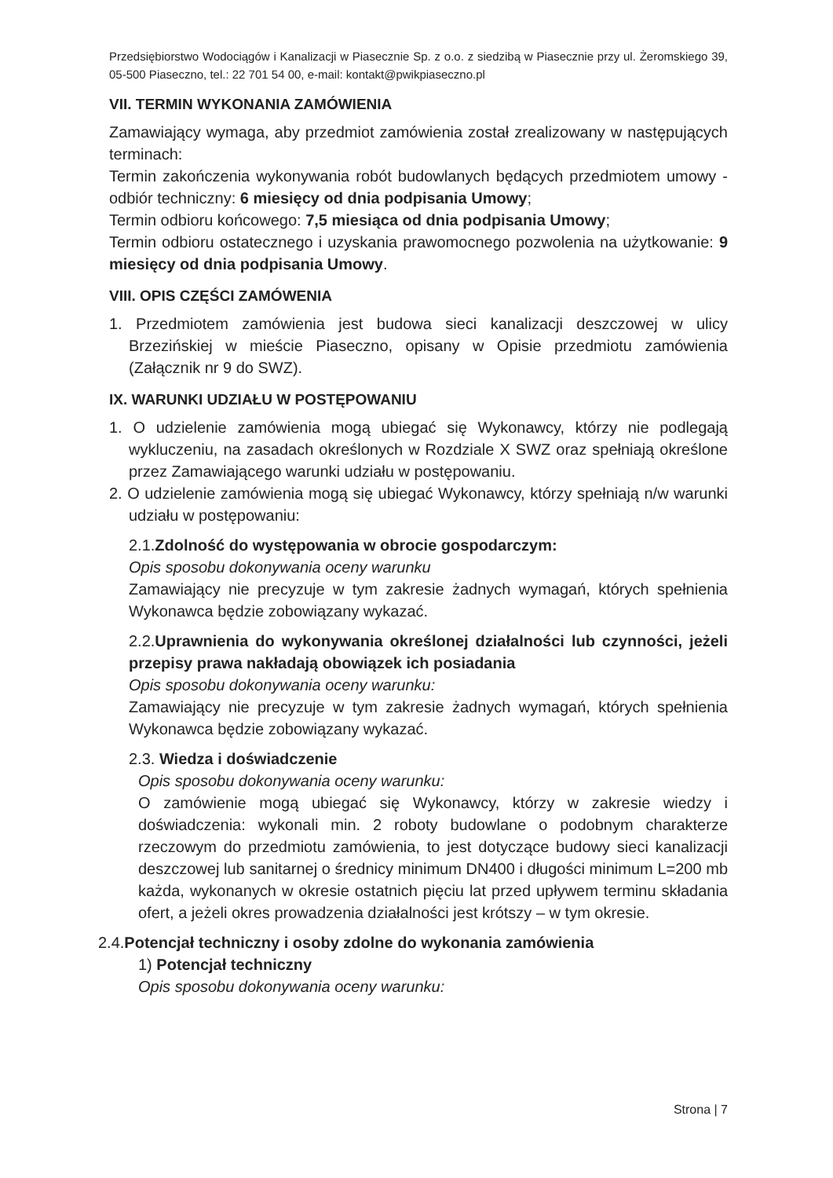Przedsiębiorstwo Wodociągów i Kanalizacji w Piasecznie Sp. z o.o. z siedzibą w Piasecznie przy ul. Żeromskiego 39, 05-500 Piaseczno, tel.: 22 701 54 00, e-mail: kontakt@pwikpiaseczno.pl
VII. TERMIN WYKONANIA ZAMÓWIENIA
Zamawiający wymaga, aby przedmiot zamówienia został zrealizowany w następujących terminach:
Termin zakończenia wykonywania robót budowlanych będących przedmiotem umowy - odbiór techniczny: 6 miesięcy od dnia podpisania Umowy;
Termin odbioru końcowego: 7,5 miesiąca od dnia podpisania Umowy;
Termin odbioru ostatecznego i uzyskania prawomocnego pozwolenia na użytkowanie: 9 miesięcy od dnia podpisania Umowy.
VIII. OPIS CZĘŚCI ZAMÓWENIA
1. Przedmiotem zamówienia jest budowa sieci kanalizacji deszczowej w ulicy Brzezińskiej w mieście Piaseczno, opisany w Opisie przedmiotu zamówienia (Załącznik nr 9 do SWZ).
IX. WARUNKI UDZIAŁU W POSTĘPOWANIU
1. O udzielenie zamówienia mogą ubiegać się Wykonawcy, którzy nie podlegają wykluczeniu, na zasadach określonych w Rozdziale X SWZ oraz spełniają określone przez Zamawiającego warunki udziału w postępowaniu.
2. O udzielenie zamówienia mogą się ubiegać Wykonawcy, którzy spełniają n/w warunki udziału w postępowaniu:
2.1.Zdolność do występowania w obrocie gospodarczym:
Opis sposobu dokonywania oceny warunku
Zamawiający nie precyzuje w tym zakresie żadnych wymagań, których spełnienia Wykonawca będzie zobowiązany wykazać.
2.2.Uprawnienia do wykonywania określonej działalności lub czynności, jeżeli przepisy prawa nakładają obowiązek ich posiadania
Opis sposobu dokonywania oceny warunku:
Zamawiający nie precyzuje w tym zakresie żadnych wymagań, których spełnienia Wykonawca będzie zobowiązany wykazać.
2.3. Wiedza i doświadczenie
Opis sposobu dokonywania oceny warunku:
O zamówienie mogą ubiegać się Wykonawcy, którzy w zakresie wiedzy i doświadczenia: wykonali min. 2 roboty budowlane o podobnym charakterze rzeczowym do przedmiotu zamówienia, to jest dotyczące budowy sieci kanalizacji deszczowej lub sanitarnej o średnicy minimum DN400 i długości minimum L=200 mb każda, wykonanych w okresie ostatnich pięciu lat przed upływem terminu składania ofert, a jeżeli okres prowadzenia działalności jest krótszy – w tym okresie.
2.4.Potencjał techniczny i osoby zdolne do wykonania zamówienia
1) Potencjał techniczny
Opis sposobu dokonywania oceny warunku:
Strona | 7